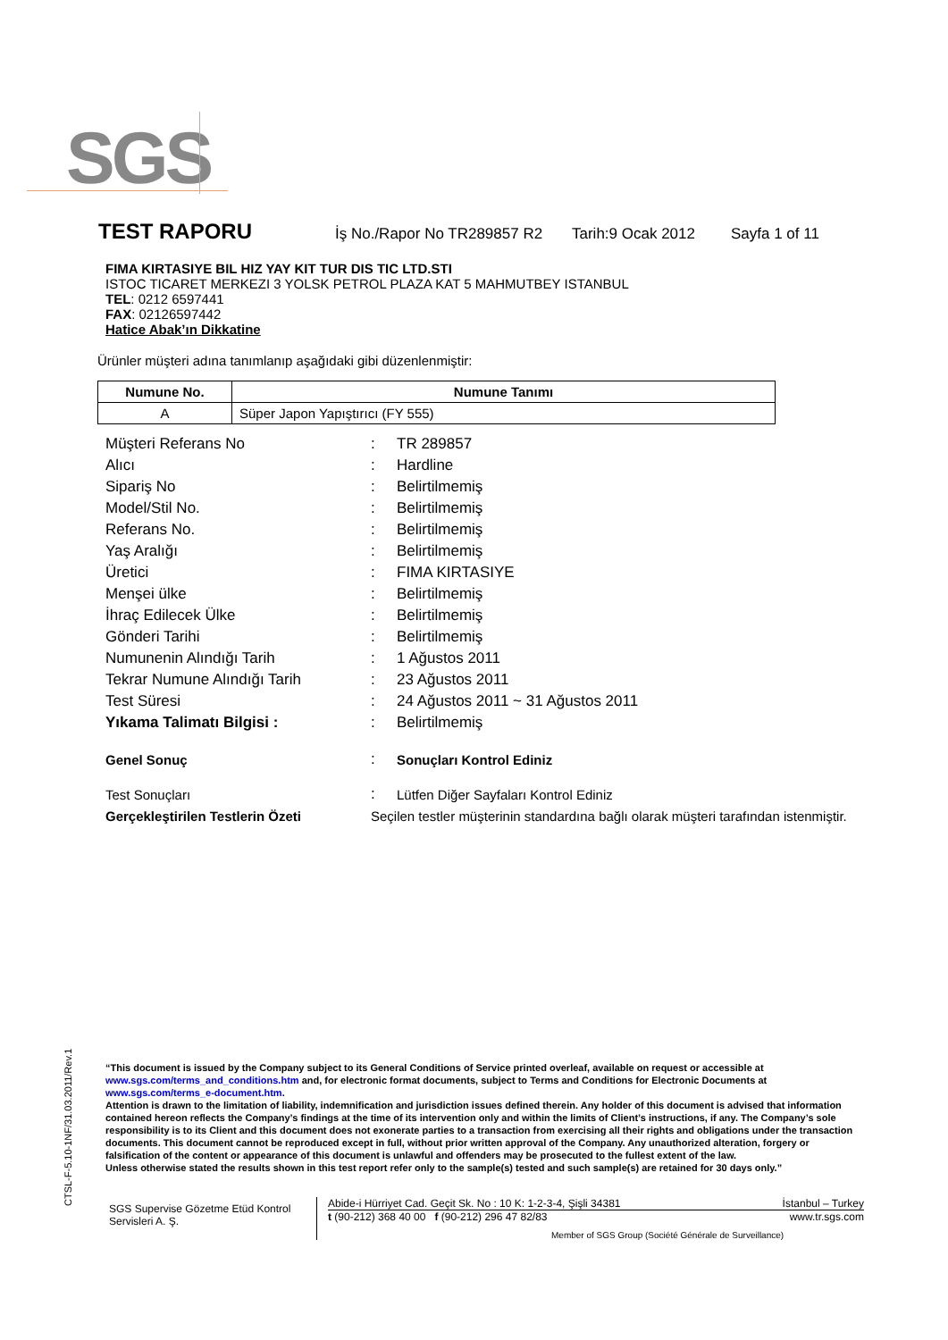SGS
TEST RAPORU İş No./Rapor No TR289857 R2 Tarih:9 Ocak 2012 Sayfa 1 of 11
FIMA KIRTASIYE BIL HIZ YAY KIT TUR DIS TIC LTD.STI
ISTOC TICARET MERKEZI 3 YOLSK PETROL PLAZA KAT 5 MAHMUTBEY ISTANBUL
TEL: 0212 6597441
FAX: 02126597442
Hatice Abak’ın Dikkatine
Ürünler müşteri adına tanımlanıp aşağıdaki gibi düzenlenmiştir:
| Numune No. | Numune Tanımı |
| --- | --- |
| A | Süper Japon Yapıştırıcı (FY 555) |
| Müşteri Referans No | : | TR 289857 |
| Alıcı | : | Hardline |
| Sipariş No | : | Belirtilmemiş |
| Model/Stil No. | : | Belirtilmemiş |
| Referans No. | : | Belirtilmemiş |
| Yaş Aralığı | : | Belirtilmemiş |
| Üretici | : | FIMA KIRTASIYE |
| Menşei ülke | : | Belirtilmemiş |
| İhraç Edilecek Ülke | : | Belirtilmemiş |
| Gönderi Tarihi | : | Belirtilmemiş |
| Numunenin Alındığı Tarih | : | 1 Ağustos 2011 |
| Tekrar Numune Alındığı Tarih | : | 23 Ağustos 2011 |
| Test Süresi | : | 24 Ağustos 2011 ~ 31 Ağustos 2011 |
| Yıkama Talimatı Bilgisi : | : | Belirtilmemiş |
| Genel Sonuç | : | Sonuçları Kontrol Ediniz |
| Test Sonuçları | : | Lütfen Diğer Sayfaları Kontrol Ediniz |
| Gerçekleştirilen Testlerin Özeti | Seçilen testler müşterinin standardına bağlı olarak müşteri tarafından istenmiştir. | |
CTSL-F-5.10-1NF/31.03.2011/Rev.1
“This document is issued by the Company subject to its General Conditions of Service printed overleaf, available on request or accessible at www.sgs.com/terms_and_conditions.htm and, for electronic format documents, subject to Terms and Conditions for Electronic Documents at www.sgs.com/terms_e-document.htm.
Attention is drawn to the limitation of liability, indemnification and jurisdiction issues defined therein. Any holder of this document is advised that information contained hereon reflects the Company’s findings at the time of its intervention only and within the limits of Client’s instructions, if any. The Company’s sole responsibility is to its Client and this document does not exonerate parties to a transaction from exercising all their rights and obligations under the transaction documents. This document cannot be reproduced except in full, without prior written approval of the Company. Any unauthorized alteration, forgery or falsification of the content or appearance of this document is unlawful and offenders may be prosecuted to the fullest extent of the law.
Unless otherwise stated the results shown in this test report refer only to the sample(s) tested and such sample(s) are retained for 30 days only.”
SGS Supervise Gözetme Etüd Kontrol Servisleri A. Ş.
Abide-i Hürriyet Cad. Geçit Sk. No : 10 K: 1-2-3-4, Şişli 34381 İstanbul – Turkey
t (90-212) 368 40 00 f (90-212) 296 47 82/83 www.tr.sgs.com
Member of SGS Group (Société Générale de Surveillance)